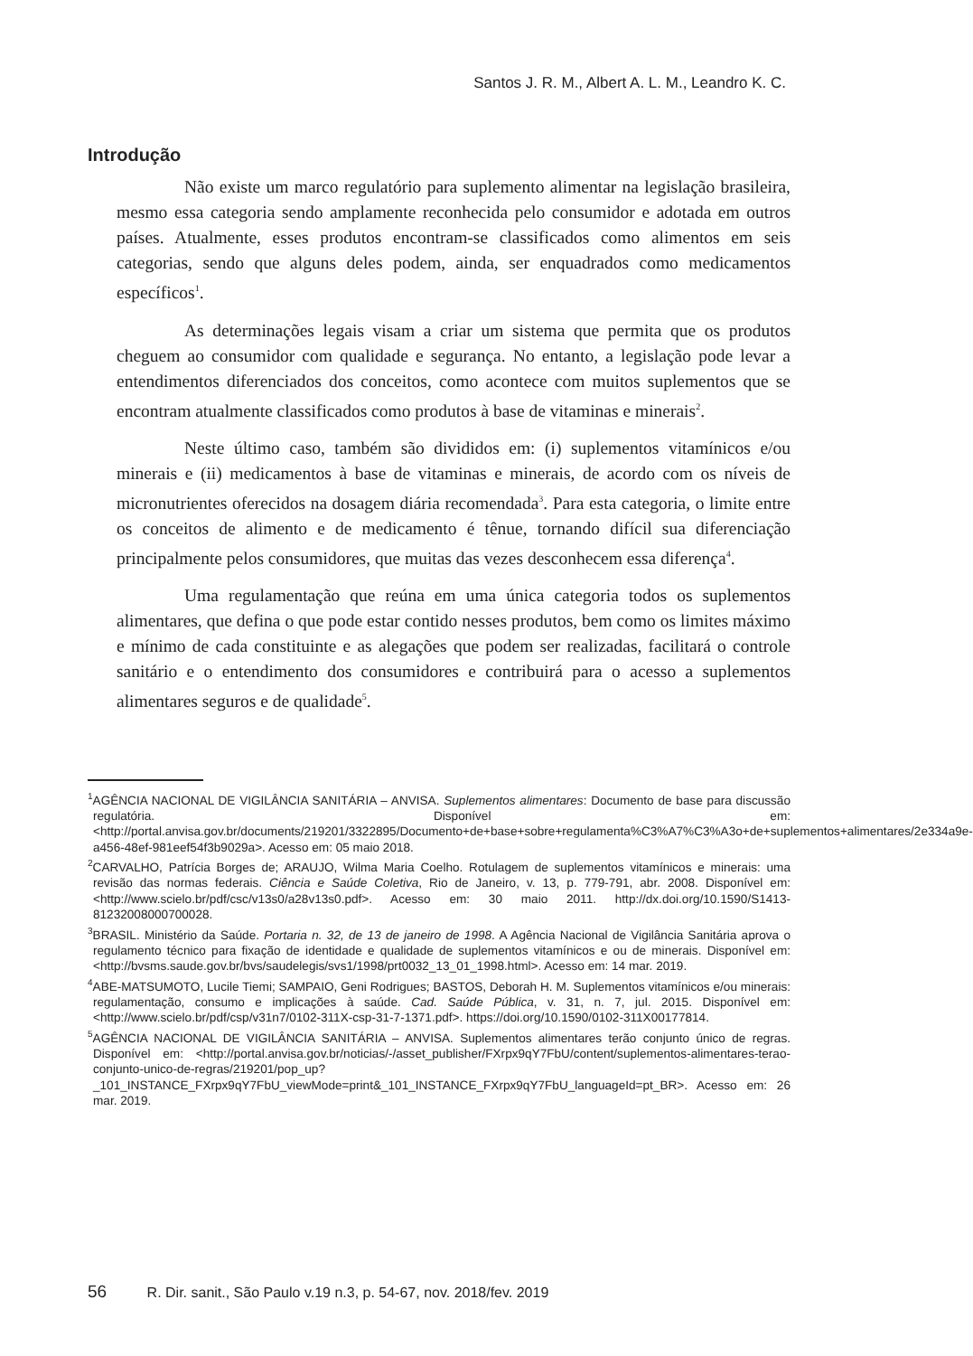Santos J. R. M., Albert A. L. M., Leandro K. C.
Introdução
Não existe um marco regulatório para suplemento alimentar na legislação brasileira, mesmo essa categoria sendo amplamente reconhecida pelo consumidor e adotada em outros países. Atualmente, esses produtos encontram-se classificados como alimentos em seis categorias, sendo que alguns deles podem, ainda, ser enquadrados como medicamentos específicos<sup>1</sup>.
As determinações legais visam a criar um sistema que permita que os produtos cheguem ao consumidor com qualidade e segurança. No entanto, a legislação pode levar a entendimentos diferenciados dos conceitos, como acontece com muitos suplementos que se encontram atualmente classificados como produtos à base de vitaminas e minerais<sup>2</sup>.
Neste último caso, também são divididos em: (i) suplementos vitamínicos e/ou minerais e (ii) medicamentos à base de vitaminas e minerais, de acordo com os níveis de micronutrientes oferecidos na dosagem diária recomendada<sup>3</sup>. Para esta categoria, o limite entre os conceitos de alimento e de medicamento é tênue, tornando difícil sua diferenciação principalmente pelos consumidores, que muitas das vezes desconhecem essa diferença<sup>4</sup>.
Uma regulamentação que reúna em uma única categoria todos os suplementos alimentares, que defina o que pode estar contido nesses produtos, bem como os limites máximo e mínimo de cada constituinte e as alegações que podem ser realizadas, facilitará o controle sanitário e o entendimento dos consumidores e contribuirá para o acesso a suplementos alimentares seguros e de qualidade<sup>5</sup>.
<sup>1</sup> AGÊNCIA NACIONAL DE VIGILÂNCIA SANITÁRIA – ANVISA. Suplementos alimentares: Documento de base para discussão regulatória. Disponível em: <http://portal.anvisa.gov.br/documents/219201/3322895/Documento+de+base+sobre+regulamenta%C3%A7%C3%A3o+de+suplementos+alimentares/2e334a9e-a456-48ef-981eef54f3b9029a>. Acesso em: 05 maio 2018.
<sup>2</sup> CARVALHO, Patrícia Borges de; ARAUJO, Wilma Maria Coelho. Rotulagem de suplementos vitamínicos e minerais: uma revisão das normas federais. Ciência e Saúde Coletiva, Rio de Janeiro, v. 13, p. 779-791, abr. 2008. Disponível em: <http://www.scielo.br/pdf/csc/v13s0/a28v13s0.pdf>. Acesso em: 30 maio 2011. http://dx.doi.org/10.1590/S1413-81232008000700028.
<sup>3</sup> BRASIL. Ministério da Saúde. Portaria n. 32, de 13 de janeiro de 1998. A Agência Nacional de Vigilância Sanitária aprova o regulamento técnico para fixação de identidade e qualidade de suplementos vitamínicos e ou de minerais. Disponível em: <http://bvsms.saude.gov.br/bvs/saudelegis/svs1/1998/prt0032_13_01_1998.html>. Acesso em: 14 mar. 2019.
<sup>4</sup> ABE-MATSUMOTO, Lucile Tiemi; SAMPAIO, Geni Rodrigues; BASTOS, Deborah H. M. Suplementos vitamínicos e/ou minerais: regulamentação, consumo e implicações à saúde. Cad. Saúde Pública, v. 31, n. 7, jul. 2015. Disponível em: <http://www.scielo.br/pdf/csp/v31n7/0102-311X-csp-31-7-1371.pdf>. https://doi.org/10.1590/0102-311X00177814.
<sup>5</sup> AGÊNCIA NACIONAL DE VIGILÂNCIA SANITÁRIA – ANVISA. Suplementos alimentares terão conjunto único de regras. Disponível em: <http://portal.anvisa.gov.br/noticias/-/asset_publisher/FXrpx9qY7FbU/content/suplementos-alimentares-terao-conjunto-unico-de-regras/219201/pop_up?_101_INSTANCE_FXrpx9qY7FbU_viewMode=print&_101_INSTANCE_FXrpx9qY7FbU_languageId=pt_BR>. Acesso em: 26 mar. 2019.
56 R. Dir. sanit., São Paulo v.19 n.3, p. 54-67, nov. 2018/fev. 2019